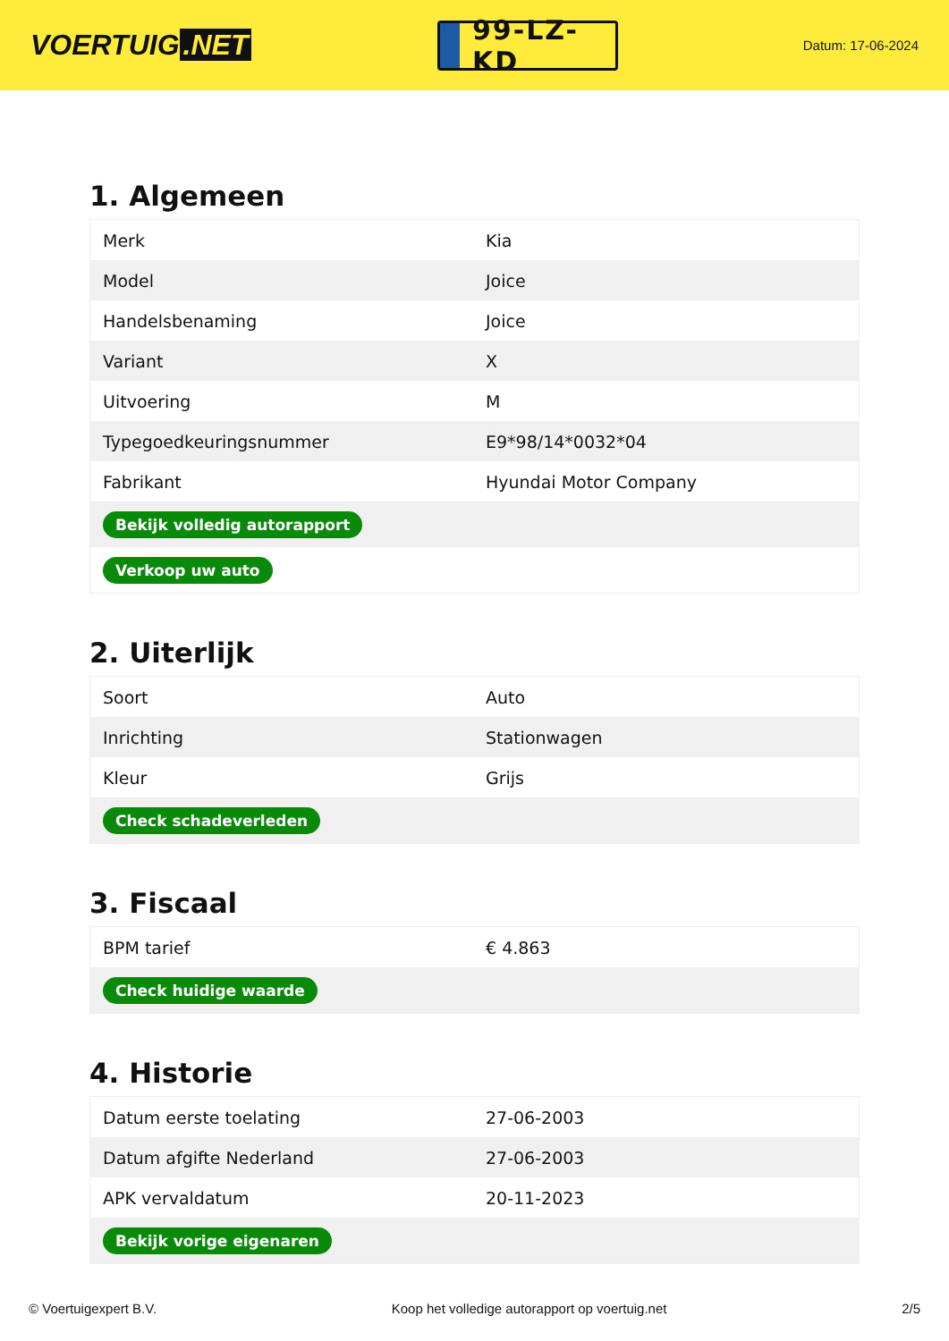VOERTUIG.NET
99-LZ-KD
Datum: 17-06-2024
1. Algemeen
| Merk | Kia |
| Model | Joice |
| Handelsbenaming | Joice |
| Variant | X |
| Uitvoering | M |
| Typegoedkeuringsnummer | E9*98/14*0032*04 |
| Fabrikant | Hyundai Motor Company |
| Bekijk volledig autorapport | |
| Verkoop uw auto | |
2. Uiterlijk
| Soort | Auto |
| Inrichting | Stationwagen |
| Kleur | Grijs |
| Check schadeverleden | |
3. Fiscaal
| BPM tarief | € 4.863 |
| Check huidige waarde | |
4. Historie
| Datum eerste toelating | 27-06-2003 |
| Datum afgifte Nederland | 27-06-2003 |
| APK vervaldatum | 20-11-2023 |
| Bekijk vorige eigenaren | |
© Voertuigexpert B.V. Koop het volledige autorapport op voertuig.net 2/5